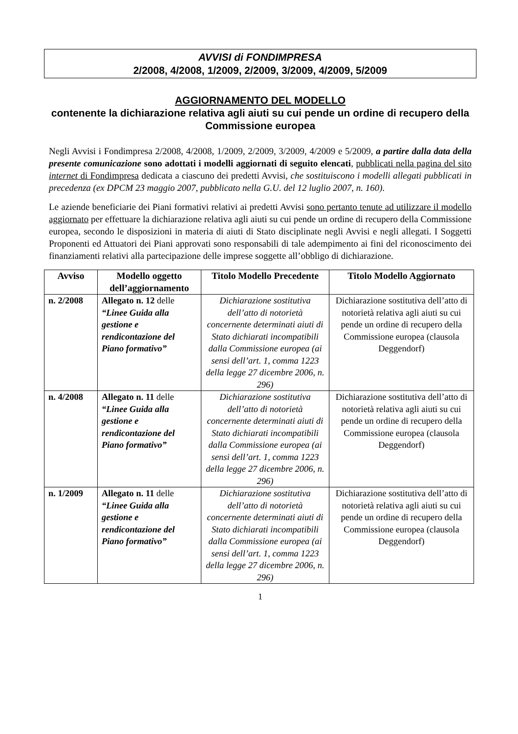AVVISI di FONDIMPRESA
2/2008, 4/2008, 1/2009, 2/2009, 3/2009, 4/2009, 5/2009
AGGIORNAMENTO DEL MODELLO
contenente la dichiarazione relativa agli aiuti su cui pende un ordine di recupero della Commissione europea
Negli Avvisi i Fondimpresa 2/2008, 4/2008, 1/2009, 2/2009, 3/2009, 4/2009 e 5/2009, a partire dalla data della presente comunicazione sono adottati i modelli aggiornati di seguito elencati, pubblicati nella pagina del sito internet di Fondimpresa dedicata a ciascuno dei predetti Avvisi, che sostituiscono i modelli allegati pubblicati in precedenza (ex DPCM 23 maggio 2007, pubblicato nella G.U. del 12 luglio 2007, n. 160).
Le aziende beneficiarie dei Piani formativi relativi ai predetti Avvisi sono pertanto tenute ad utilizzare il modello aggiornato per effettuare la dichiarazione relativa agli aiuti su cui pende un ordine di recupero della Commissione europea, secondo le disposizioni in materia di aiuti di Stato disciplinate negli Avvisi e negli allegati. I Soggetti Proponenti ed Attuatori dei Piani approvati sono responsabili di tale adempimento ai fini del riconoscimento dei finanziamenti relativi alla partecipazione delle imprese soggette all’obbligo di dichiarazione.
| Avviso | Modello oggetto dell’aggiornamento | Titolo Modello Precedente | Titolo Modello Aggiornato |
| --- | --- | --- | --- |
| n. 2/2008 | Allegato n. 12 delle “Linee Guida alla gestione e rendicontazione del Piano formativo” | Dichiarazione sostitutiva dell’atto di notorietà concernente determinati aiuti di Stato dichiarati incompatibili dalla Commissione europea (ai sensi dell’art. 1, comma 1223 della legge 27 dicembre 2006, n. 296) | Dichiarazione sostitutiva dell’atto di notorietà relativa agli aiuti su cui pende un ordine di recupero della Commissione europea (clausola Deggendorf) |
| n. 4/2008 | Allegato n. 11 delle “Linee Guida alla gestione e rendicontazione del Piano formativo” | Dichiarazione sostitutiva dell’atto di notorietà concernente determinati aiuti di Stato dichiarati incompatibili dalla Commissione europea (ai sensi dell’art. 1, comma 1223 della legge 27 dicembre 2006, n. 296) | Dichiarazione sostitutiva dell’atto di notorietà relativa agli aiuti su cui pende un ordine di recupero della Commissione europea (clausola Deggendorf) |
| n. 1/2009 | Allegato n. 11 delle “Linee Guida alla gestione e rendicontazione del Piano formativo” | Dichiarazione sostitutiva dell’atto di notorietà concernente determinati aiuti di Stato dichiarati incompatibili dalla Commissione europea (ai sensi dell’art. 1, comma 1223 della legge 27 dicembre 2006, n. 296) | Dichiarazione sostitutiva dell’atto di notorietà relativa agli aiuti su cui pende un ordine di recupero della Commissione europea (clausola Deggendorf) |
1